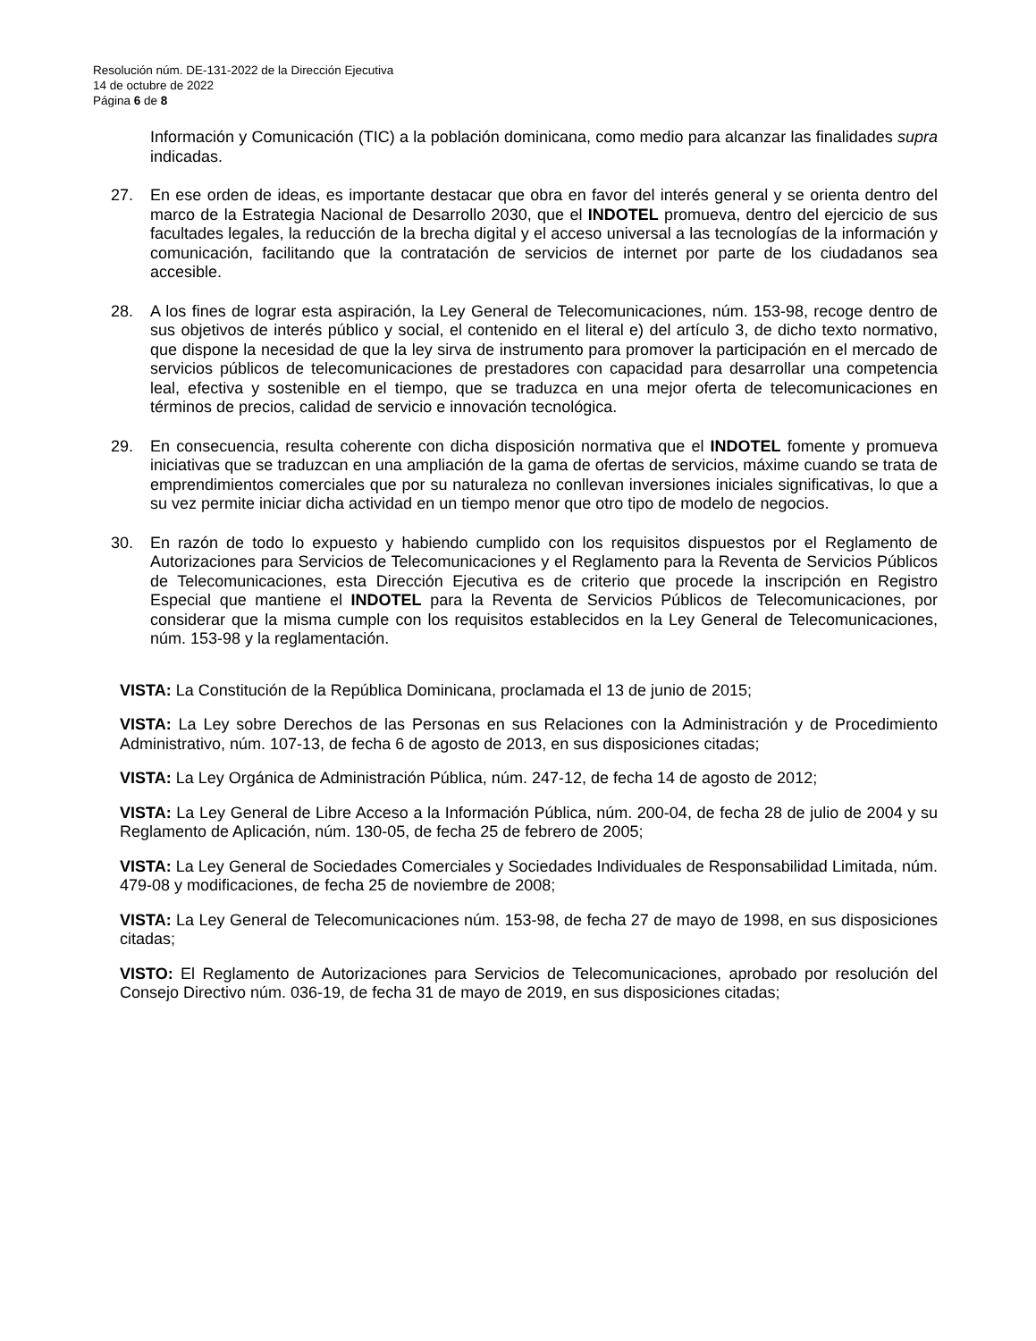Resolución núm. DE-131-2022 de la Dirección Ejecutiva
14 de octubre de 2022
Página 6 de 8
Información y Comunicación (TIC) a la población dominicana, como medio para alcanzar las finalidades supra indicadas.
27. En ese orden de ideas, es importante destacar que obra en favor del interés general y se orienta dentro del marco de la Estrategia Nacional de Desarrollo 2030, que el INDOTEL promueva, dentro del ejercicio de sus facultades legales, la reducción de la brecha digital y el acceso universal a las tecnologías de la información y comunicación, facilitando que la contratación de servicios de internet por parte de los ciudadanos sea accesible.
28. A los fines de lograr esta aspiración, la Ley General de Telecomunicaciones, núm. 153-98, recoge dentro de sus objetivos de interés público y social, el contenido en el literal e) del artículo 3, de dicho texto normativo, que dispone la necesidad de que la ley sirva de instrumento para promover la participación en el mercado de servicios públicos de telecomunicaciones de prestadores con capacidad para desarrollar una competencia leal, efectiva y sostenible en el tiempo, que se traduzca en una mejor oferta de telecomunicaciones en términos de precios, calidad de servicio e innovación tecnológica.
29. En consecuencia, resulta coherente con dicha disposición normativa que el INDOTEL fomente y promueva iniciativas que se traduzcan en una ampliación de la gama de ofertas de servicios, máxime cuando se trata de emprendimientos comerciales que por su naturaleza no conllevan inversiones iniciales significativas, lo que a su vez permite iniciar dicha actividad en un tiempo menor que otro tipo de modelo de negocios.
30. En razón de todo lo expuesto y habiendo cumplido con los requisitos dispuestos por el Reglamento de Autorizaciones para Servicios de Telecomunicaciones y el Reglamento para la Reventa de Servicios Públicos de Telecomunicaciones, esta Dirección Ejecutiva es de criterio que procede la inscripción en Registro Especial que mantiene el INDOTEL para la Reventa de Servicios Públicos de Telecomunicaciones, por considerar que la misma cumple con los requisitos establecidos en la Ley General de Telecomunicaciones, núm. 153-98 y la reglamentación.
VISTA: La Constitución de la República Dominicana, proclamada el 13 de junio de 2015;
VISTA: La Ley sobre Derechos de las Personas en sus Relaciones con la Administración y de Procedimiento Administrativo, núm. 107-13, de fecha 6 de agosto de 2013, en sus disposiciones citadas;
VISTA: La Ley Orgánica de Administración Pública, núm. 247-12, de fecha 14 de agosto de 2012;
VISTA: La Ley General de Libre Acceso a la Información Pública, núm. 200-04, de fecha 28 de julio de 2004 y su Reglamento de Aplicación, núm. 130-05, de fecha 25 de febrero de 2005;
VISTA: La Ley General de Sociedades Comerciales y Sociedades Individuales de Responsabilidad Limitada, núm. 479-08 y modificaciones, de fecha 25 de noviembre de 2008;
VISTA: La Ley General de Telecomunicaciones núm. 153-98, de fecha 27 de mayo de 1998, en sus disposiciones citadas;
VISTO: El Reglamento de Autorizaciones para Servicios de Telecomunicaciones, aprobado por resolución del Consejo Directivo núm. 036-19, de fecha 31 de mayo de 2019, en sus disposiciones citadas;